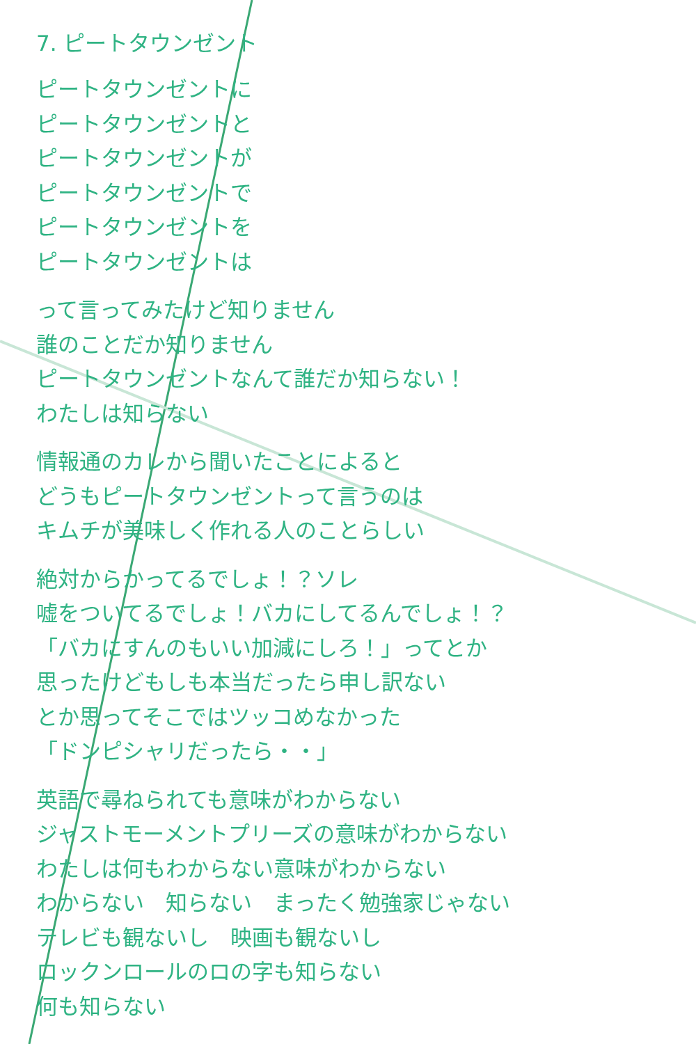7. ピートタウンゼント
ピートタウンゼントに
ピートタウンゼントと
ピートタウンゼントが
ピートタウンゼントで
ピートタウンゼントを
ピートタウンゼントは
って言ってみたけど知りません
誰のことだか知りません
ピートタウンゼントなんて誰だか知らない！
わたしは知らない
情報通のカレから聞いたことによると
どうもピートタウンゼントって言うのは
キムチが美味しく作れる人のことらしい
絶対からかってるでしょ！？ソレ
嘘をついてるでしょ！バカにしてるんでしょ！？
「バカにすんのもいい加減にしろ！」ってとか
思ったけどもしも本当だったら申し訳ない
とか思ってそこではツッコめなかった
「ドンピシャリだったら・・」
英語で尋ねられても意味がわからない
ジャストモーメントプリーズの意味がわからない
わたしは何もわからない意味がわからない
わからない　知らない　まったく勉強家じゃない
テレビも観ないし　映画も観ないし
ロックンロールのロの字も知らない
何も知らない